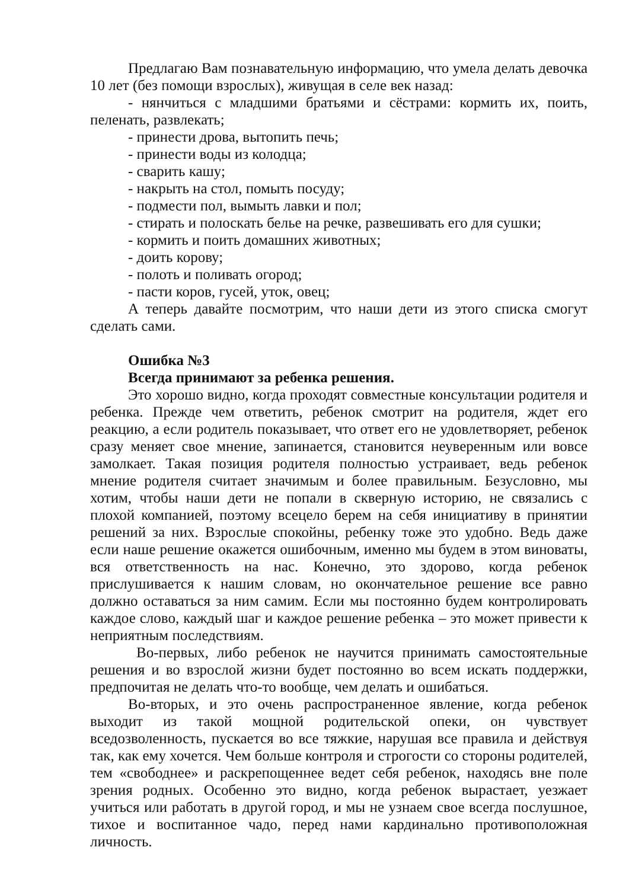Предлагаю Вам познавательную информацию, что умела делать девочка 10 лет (без помощи взрослых), живущая в селе век назад:
- нянчиться с младшими братьями и сёстрами: кормить их, поить, пеленать, развлекать;
- принести дрова, вытопить печь;
- принести воды из колодца;
- сварить кашу;
- накрыть на стол, помыть посуду;
- подмести пол, вымыть лавки и пол;
- стирать и полоскать белье на речке, развешивать его для сушки;
- кормить и поить домашних животных;
- доить корову;
- полоть и поливать огород;
- пасти коров, гусей, уток, овец;
А теперь давайте посмотрим, что наши дети из этого списка смогут сделать сами.
Ошибка №3
Всегда принимают за ребенка решения.
Это хорошо видно, когда проходят совместные консультации родителя и ребенка. Прежде чем ответить, ребенок смотрит на родителя, ждет его реакцию, а если родитель показывает, что ответ его не удовлетворяет, ребенок сразу меняет свое мнение, запинается, становится неуверенным или вовсе замолкает. Такая позиция родителя полностью устраивает, ведь ребенок мнение родителя считает значимым и более правильным. Безусловно, мы хотим, чтобы наши дети не попали в скверную историю, не связались с плохой компанией, поэтому всецело берем на себя инициативу в принятии решений за них. Взрослые спокойны, ребенку тоже это удобно. Ведь даже если наше решение окажется ошибочным, именно мы будем в этом виноваты, вся ответственность на нас. Конечно, это здорово, когда ребенок прислушивается к нашим словам, но окончательное решение все равно должно оставаться за ним самим. Если мы постоянно будем контролировать каждое слово, каждый шаг и каждое решение ребенка – это может привести к неприятным последствиям.
Во-первых, либо ребенок не научится принимать самостоятельные решения и во взрослой жизни будет постоянно во всем искать поддержки, предпочитая не делать что-то вообще, чем делать и ошибаться.
Во-вторых, и это очень распространенное явление, когда ребенок выходит из такой мощной родительской опеки, он чувствует вседозволенность, пускается во все тяжкие, нарушая все правила и действуя так, как ему хочется. Чем больше контроля и строгости со стороны родителей, тем «свободнее» и раскрепощеннее ведет себя ребенок, находясь вне поле зрения родных. Особенно это видно, когда ребенок вырастает, уезжает учиться или работать в другой город, и мы не узнаем свое всегда послушное, тихое и воспитанное чадо, перед нами кардинально противоположная личность.